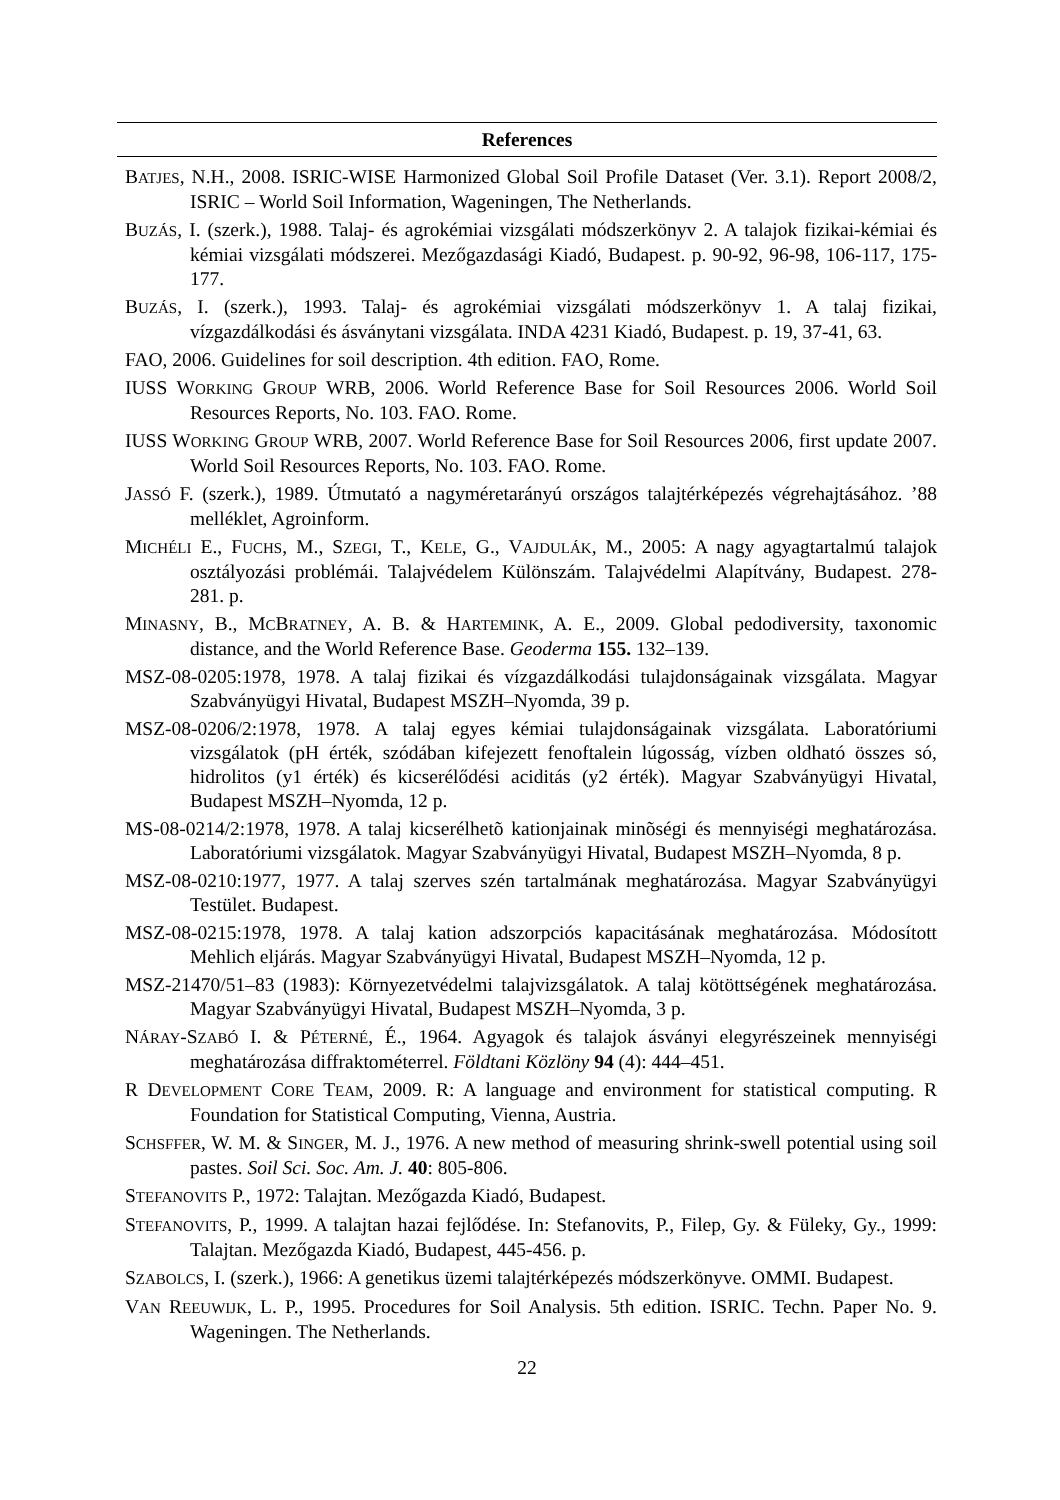References
BATJES, N.H., 2008. ISRIC-WISE Harmonized Global Soil Profile Dataset (Ver. 3.1). Report 2008/2, ISRIC – World Soil Information, Wageningen, The Netherlands.
BUZÁS, I. (szerk.), 1988. Talaj- és agrokémiai vizsgálati módszerkönyv 2. A talajok fizikai-kémiai és kémiai vizsgálati módszerei. Mezőgazdasági Kiadó, Budapest. p. 90-92, 96-98, 106-117, 175-177.
BUZÁS, I. (szerk.), 1993. Talaj- és agrokémiai vizsgálati módszerkönyv 1. A talaj fizikai, vízgazdálkodási és ásványtani vizsgálata. INDA 4231 Kiadó, Budapest. p. 19, 37-41, 63.
FAO, 2006. Guidelines for soil description. 4th edition. FAO, Rome.
IUSS WORKING GROUP WRB, 2006. World Reference Base for Soil Resources 2006. World Soil Resources Reports, No. 103. FAO. Rome.
IUSS WORKING GROUP WRB, 2007. World Reference Base for Soil Resources 2006, first update 2007. World Soil Resources Reports, No. 103. FAO. Rome.
JASSÓ F. (szerk.), 1989. Útmutató a nagyméretarányú országos talajtérképezés végrehajtásához. ’88 melléklet, Agroinform.
MICHÉLI E., FUCHS, M., SZEGI, T., KELE, G., VAJDULÁK, M., 2005: A nagy agyagtartalmú talajok osztályozási problémái. Talajvédelem Különszám. Talajvédelmi Alapítvány, Budapest. 278-281. p.
MINASNY, B., MCBRATNEY, A. B. & HARTEMINK, A. E., 2009. Global pedodiversity, taxonomic distance, and the World Reference Base. Geoderma 155. 132–139.
MSZ-08-0205:1978, 1978. A talaj fizikai és vízgazdálkodási tulajdonságainak vizsgálata. Magyar Szabványügyi Hivatal, Budapest MSZH–Nyomda, 39 p.
MSZ-08-0206/2:1978, 1978. A talaj egyes kémiai tulajdonságainak vizsgálata. Laboratóriumi vizsgálatok (pH érték, szódában kifejezett fenoftalein lúgosság, vízben oldható összes só, hidrolitos (y1 érték) és kicserélődési aciditás (y2 érték). Magyar Szabványügyi Hivatal, Budapest MSZH–Nyomda, 12 p.
MS-08-0214/2:1978, 1978. A talaj kicserélhetõ kationjainak minõségi és mennyiségi meghatározása. Laboratóriumi vizsgálatok. Magyar Szabványügyi Hivatal, Budapest MSZH–Nyomda, 8 p.
MSZ-08-0210:1977, 1977. A talaj szerves szén tartalmának meghatározása. Magyar Szabványügyi Testület. Budapest.
MSZ-08-0215:1978, 1978. A talaj kation adszorpciós kapacitásának meghatározása. Módosított Mehlich eljárás. Magyar Szabványügyi Hivatal, Budapest MSZH–Nyomda, 12 p.
MSZ-21470/51–83 (1983): Környezetvédelmi talajvizsgálatok. A talaj kötöttségének meghatározása. Magyar Szabványügyi Hivatal, Budapest MSZH–Nyomda, 3 p.
NÁRAY-SZABÓ I. & PÉTERNÉ, É., 1964. Agyagok és talajok ásványi elegyrészeinek mennyiségi meghatározása diffraktométerrel. Földtani Közlöny 94 (4): 444–451.
R DEVELOPMENT CORE TEAM, 2009. R: A language and environment for statistical computing. R Foundation for Statistical Computing, Vienna, Austria.
SCHSFFER, W. M. & SINGER, M. J., 1976. A new method of measuring shrink-swell potential using soil pastes. Soil Sci. Soc. Am. J. 40: 805-806.
STEFANOVITS P., 1972: Talajtan. Mezőgazda Kiadó, Budapest.
STEFANOVITS, P., 1999. A talajtan hazai fejlődése. In: Stefanovits, P., Filep, Gy. & Füleky, Gy., 1999: Talajtan. Mezőgazda Kiadó, Budapest, 445-456. p.
SZABOLCS, I. (szerk.), 1966: A genetikus üzemi talajtérképezés módszerkönyve. OMMI. Budapest.
VAN REEUWIJK, L. P., 1995. Procedures for Soil Analysis. 5th edition. ISRIC. Techn. Paper No. 9. Wageningen. The Netherlands.
22